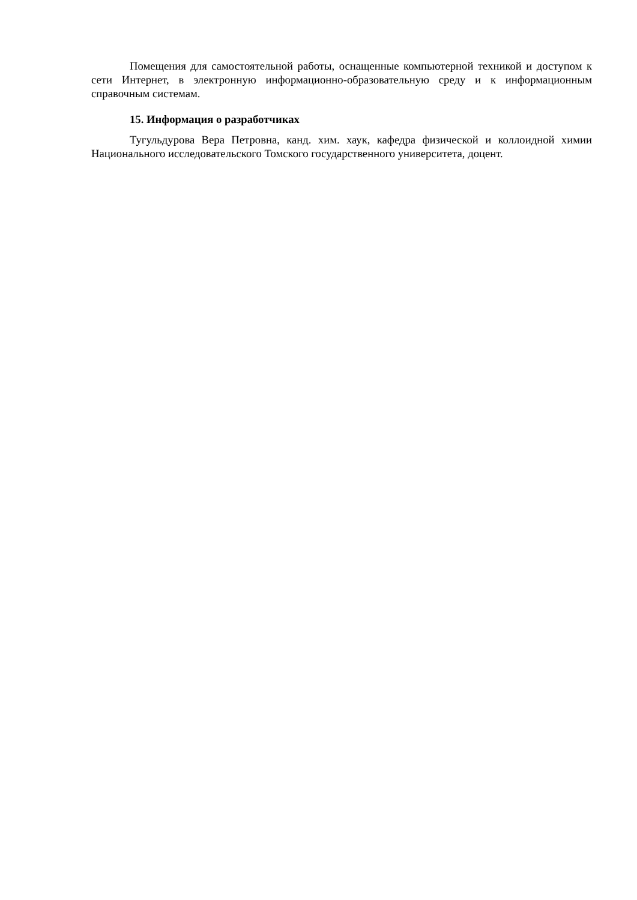Помещения для самостоятельной работы, оснащенные компьютерной техникой и доступом к сети Интернет, в электронную информационно-образовательную среду и к информационным справочным системам.
15. Информация о разработчиках
Тугульдурова Вера Петровна, канд. хим. хаук, кафедра физической и коллоидной химии Национального исследовательского Томского государственного университета, доцент.